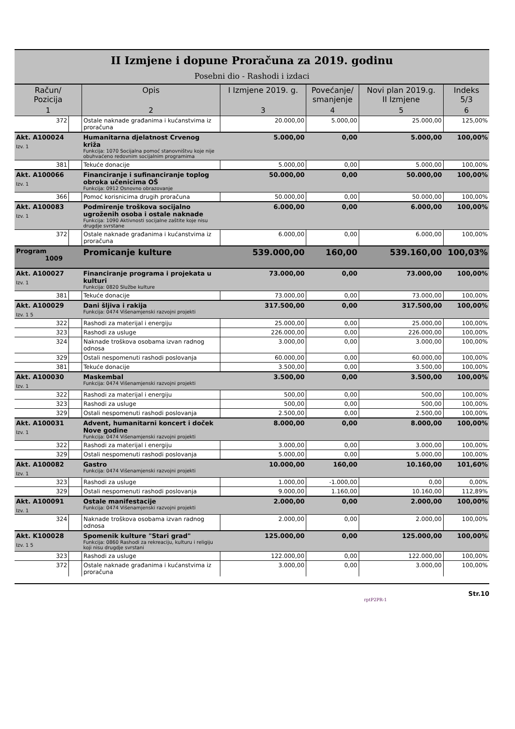II Izmjene i dopune Proračuna za 2019. godinu
Posebni dio - Rashodi i izdaci
| Račun/ Pozicija | | Opis | I Izmjene 2019. g. | Povećanje/ smanjenje | Novi plan 2019.g. II Izmjene | Indeks 5/3 |
| --- | --- | --- | --- | --- | --- | --- |
| 1 | | 2 | 3 | 4 | 5 | 6 |
| 372 | | Ostale naknade građanima i kućanstvima iz proračuna | 20.000,00 | 5.000,00 | 25.000,00 | 125,00% |
| Akt. A100024 Izv. 1 | | Humanitarna djelatnost Crvenog križa Funkcija: 1070 Socijalna pomoć stanovništvu koje nije obuhvaćeno redovnim socijalnim programima | 5.000,00 | 0,00 | 5.000,00 | 100,00% |
| 381 | | Tekuće donacije | 5.000,00 | 0,00 | 5.000,00 | 100,00% |
| Akt. A100066 Izv. 1 | | Financiranje i sufinanciranje toplog obroka učenicima OŠ Funkcija: 0912 Osnovno obrazovanje | 50.000,00 | 0,00 | 50.000,00 | 100,00% |
| 366 | | Pomoć korisnicima drugih proračuna | 50.000,00 | 0,00 | 50.000,00 | 100,00% |
| Akt. A100083 Izv. 1 | | Podmirenje troškova socijalno ugroženih osoba i ostale naknade Funkcija: 1090 Aktivnosti socijalne zaštite koje nisu drugdje svrstane | 6.000,00 | 0,00 | 6.000,00 | 100,00% |
| 372 | | Ostale naknade građanima i kućanstvima iz proračuna | 6.000,00 | 0,00 | 6.000,00 | 100,00% |
| Program 1009 | | Promicanje kulture | 539.000,00 | 160,00 | 539.160,00 | 100,03% |
| Akt. A100027 Izv. 1 | | Financiranje programa i projekata u kulturi Funkcija: 0820 Službe kulture | 73.000,00 | 0,00 | 73.000,00 | 100,00% |
| 381 | | Tekuće donacije | 73.000,00 | 0,00 | 73.000,00 | 100,00% |
| Akt. A100029 Izv. 1 5 | | Dani šljiva i rakija Funkcija: 0474 Višenamjenski razvojni projekti | 317.500,00 | 0,00 | 317.500,00 | 100,00% |
| 322 | | Rashodi za materijal i energiju | 25.000,00 | 0,00 | 25.000,00 | 100,00% |
| 323 | | Rashodi za usluge | 226.000,00 | 0,00 | 226.000,00 | 100,00% |
| 324 | | Naknade troškova osobama izvan radnog odnosa | 3.000,00 | 0,00 | 3.000,00 | 100,00% |
| 329 | | Ostali nespomenuti rashodi poslovanja | 60.000,00 | 0,00 | 60.000,00 | 100,00% |
| 381 | | Tekuće donacije | 3.500,00 | 0,00 | 3.500,00 | 100,00% |
| Akt. A100030 Izv. 1 | | Maskembal Funkcija: 0474 Višenamjenski razvojni projekti | 3.500,00 | 0,00 | 3.500,00 | 100,00% |
| 322 | | Rashodi za materijal i energiju | 500,00 | 0,00 | 500,00 | 100,00% |
| 323 | | Rashodi za usluge | 500,00 | 0,00 | 500,00 | 100,00% |
| 329 | | Ostali nespomenuti rashodi poslovanja | 2.500,00 | 0,00 | 2.500,00 | 100,00% |
| Akt. A100031 Izv. 1 | | Advent, humanitarni koncert i doček Nove godine Funkcija: 0474 Višenamjenski razvojni projekti | 8.000,00 | 0,00 | 8.000,00 | 100,00% |
| 322 | | Rashodi za materijal i energiju | 3.000,00 | 0,00 | 3.000,00 | 100,00% |
| 329 | | Ostali nespomenuti rashodi poslovanja | 5.000,00 | 0,00 | 5.000,00 | 100,00% |
| Akt. A100082 Izv. 1 | | Gastro Funkcija: 0474 Višenamjenski razvojni projekti | 10.000,00 | 160,00 | 10.160,00 | 101,60% |
| 323 | | Rashodi za usluge | 1.000,00 | -1.000,00 | 0,00 | 0,00% |
| 329 | | Ostali nespomenuti rashodi poslovanja | 9.000,00 | 1.160,00 | 10.160,00 | 112,89% |
| Akt. A100091 Izv. 1 | | Ostale manifestacije Funkcija: 0474 Višenamjenski razvojni projekti | 2.000,00 | 0,00 | 2.000,00 | 100,00% |
| 324 | | Naknade troškova osobama izvan radnog odnosa | 2.000,00 | 0,00 | 2.000,00 | 100,00% |
| Akt. K100028 Izv. 1 5 | | Spomenik kulture "Stari grad" Funkcija: 0860 Rashodi za rekreaciju, kulturu i religiju koji nisu drugdje svrstani | 125.000,00 | 0,00 | 125.000,00 | 100,00% |
| 323 | | Rashodi za usluge | 122.000,00 | 0,00 | 122.000,00 | 100,00% |
| 372 | | Ostale naknade građanima i kućanstvima iz proračuna | 3.000,00 | 0,00 | 3.000,00 | 100,00% |
Str.10
rptP2PR-1